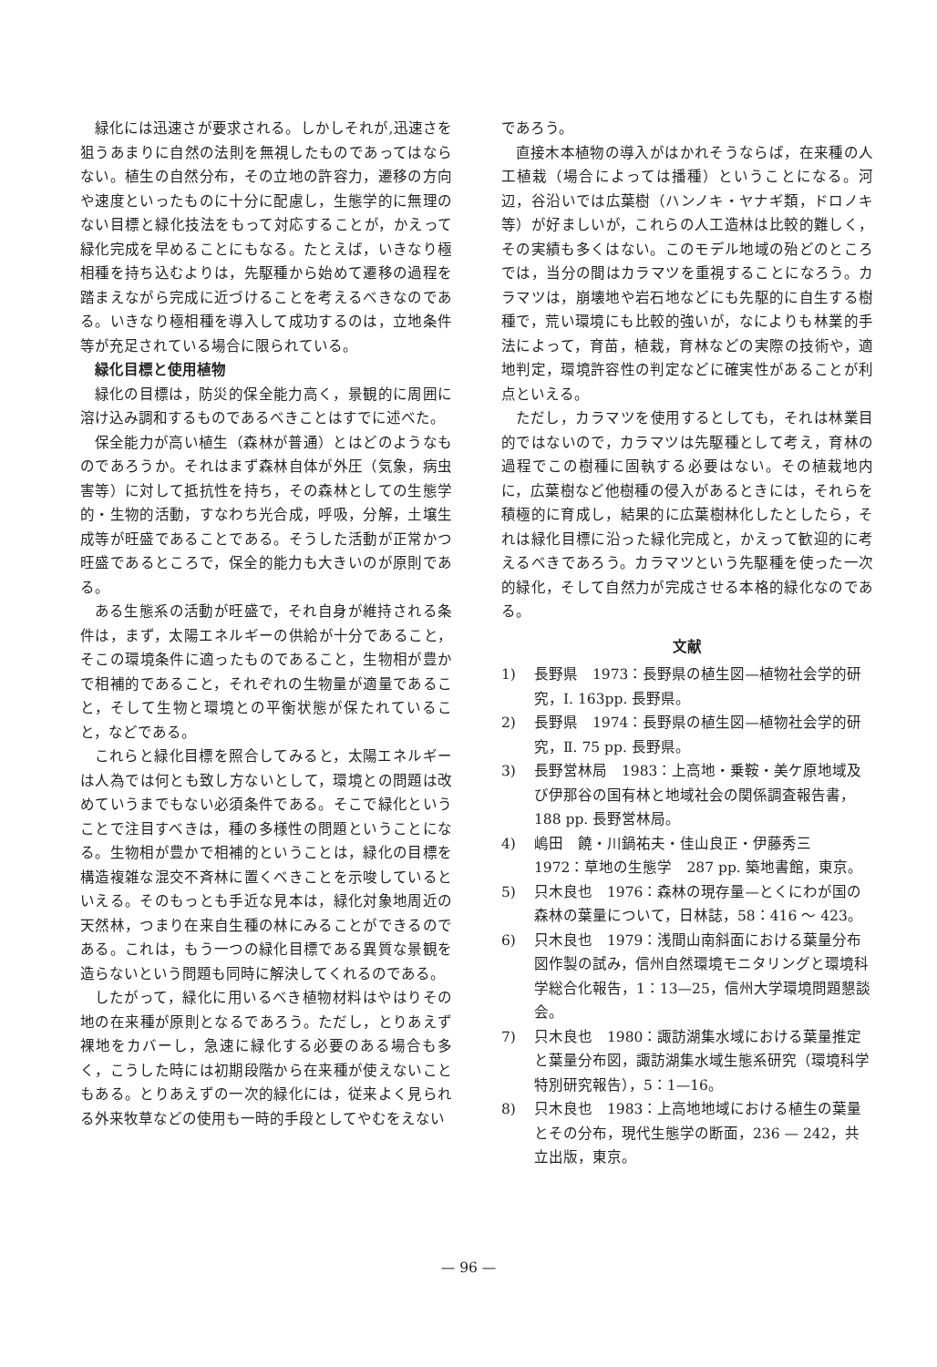緑化には迅速さが要求される。しかしそれが,迅速さを狙うあまりに自然の法則を無視したものであってはならない。植生の自然分布，その立地の許容力，遷移の方向や速度といったものに十分に配慮し，生態学的に無理のない目標と緑化技法をもって対応することが，かえって緑化完成を早めることにもなる。たとえば，いきなり極相種を持ち込むよりは，先駆種から始めて遷移の過程を踏まえながら完成に近づけることを考えるべきなのである。いきなり極相種を導入して成功するのは，立地条件等が充足されている場合に限られている。
緑化目標と使用植物
緑化の目標は，防災的保全能力高く，景観的に周囲に溶け込み調和するものであるべきことはすでに述べた。
保全能力が高い植生（森林が普通）とはどのようなものであろうか。それはまず森林自体が外圧（気象，病虫害等）に対して抵抗性を持ち，その森林としての生態学的・生物的活動，すなわち光合成，呼吸，分解，土壌生成等が旺盛であることである。そうした活動が正常かつ旺盛であるところで，保全的能力も大きいのが原則である。
ある生態系の活動が旺盛で，それ自身が維持される条件は，まず，太陽エネルギーの供給が十分であること，そこの環境条件に適ったものであること，生物相が豊かで相補的であること，それぞれの生物量が適量であること，そして生物と環境との平衡状態が保たれていること，などである。
これらと緑化目標を照合してみると，太陽エネルギーは人為では何とも致し方ないとして，環境との問題は改めていうまでもない必須条件である。そこで緑化ということで注目すべきは，種の多様性の問題ということになる。生物相が豊かで相補的ということは，緑化の目標を構造複雑な混交不斉林に置くべきことを示唆しているといえる。そのもっとも手近な見本は，緑化対象地周近の天然林，つまり在来自生種の林にみることができるのである。これは，もう一つの緑化目標である異質な景観を造らないという問題も同時に解決してくれるのである。
したがって，緑化に用いるべき植物材料はやはりその地の在来種が原則となるであろう。ただし，とりあえず裸地をカバーし，急速に緑化する必要のある場合も多く，こうした時には初期段階から在来種が使えないこともある。とりあえずの一次的緑化には，従来よく見られる外来牧草などの使用も一時的手段としてやむをえない
であろう。
直接木本植物の導入がはかれそうならば，在来種の人工植栽（場合によっては播種）ということになる。河辺，谷沿いでは広葉樹（ハンノキ・ヤナギ類，ドロノキ等）が好ましいが，これらの人工造林は比較的難しく，その実績も多くはない。このモデル地域の殆どのところでは，当分の間はカラマツを重視することになろう。カラマツは，崩壊地や岩石地などにも先駆的に自生する樹種で，荒い環境にも比較的強いが，なによりも林業的手法によって，育苗，植栽，育林などの実際の技術や，適地判定，環境許容性の判定などに確実性があることが利点といえる。
ただし，カラマツを使用するとしても，それは林業目的ではないので，カラマツは先駆種として考え，育林の過程でこの樹種に固執する必要はない。その植栽地内に，広葉樹など他樹種の侵入があるときには，それらを積極的に育成し，結果的に広葉樹林化したとしたら，それは緑化目標に沿った緑化完成と，かえって歓迎的に考えるべきであろう。カラマツという先駆種を使った一次的緑化，そして自然力が完成させる本格的緑化なのである。
文献
1) 長野県　1973：長野県の植生図—植物社会学的研究，Ⅰ. 163pp. 長野県。
2) 長野県　1974：長野県の植生図—植物社会学的研究，Ⅱ. 75 pp. 長野県。
3) 長野営林局　1983：上高地・乗鞍・美ケ原地域及び伊那谷の国有林と地域社会の関係調査報告書，188 pp. 長野営林局。
4) 嶋田　饒・川鍋祐夫・佳山良正・伊藤秀三　1972：草地の生態学　287 pp. 築地書館，東京。
5) 只木良也　1976：森林の現存量—とくにわが国の森林の葉量について，日林誌，58：416 ～ 423。
6) 只木良也　1979：浅間山南斜面における葉量分布図作製の試み，信州自然環境モニタリングと環境科学総合化報告，1：13—25，信州大学環境問題懇談会。
7) 只木良也　1980：諏訪湖集水域における葉量推定と葉量分布図，諏訪湖集水域生態系研究（環境科学特別研究報告），5：1—16。
8) 只木良也　1983：上高地地域における植生の葉量とその分布，現代生態学の断面，236 — 242，共立出版，東京。
— 96 —